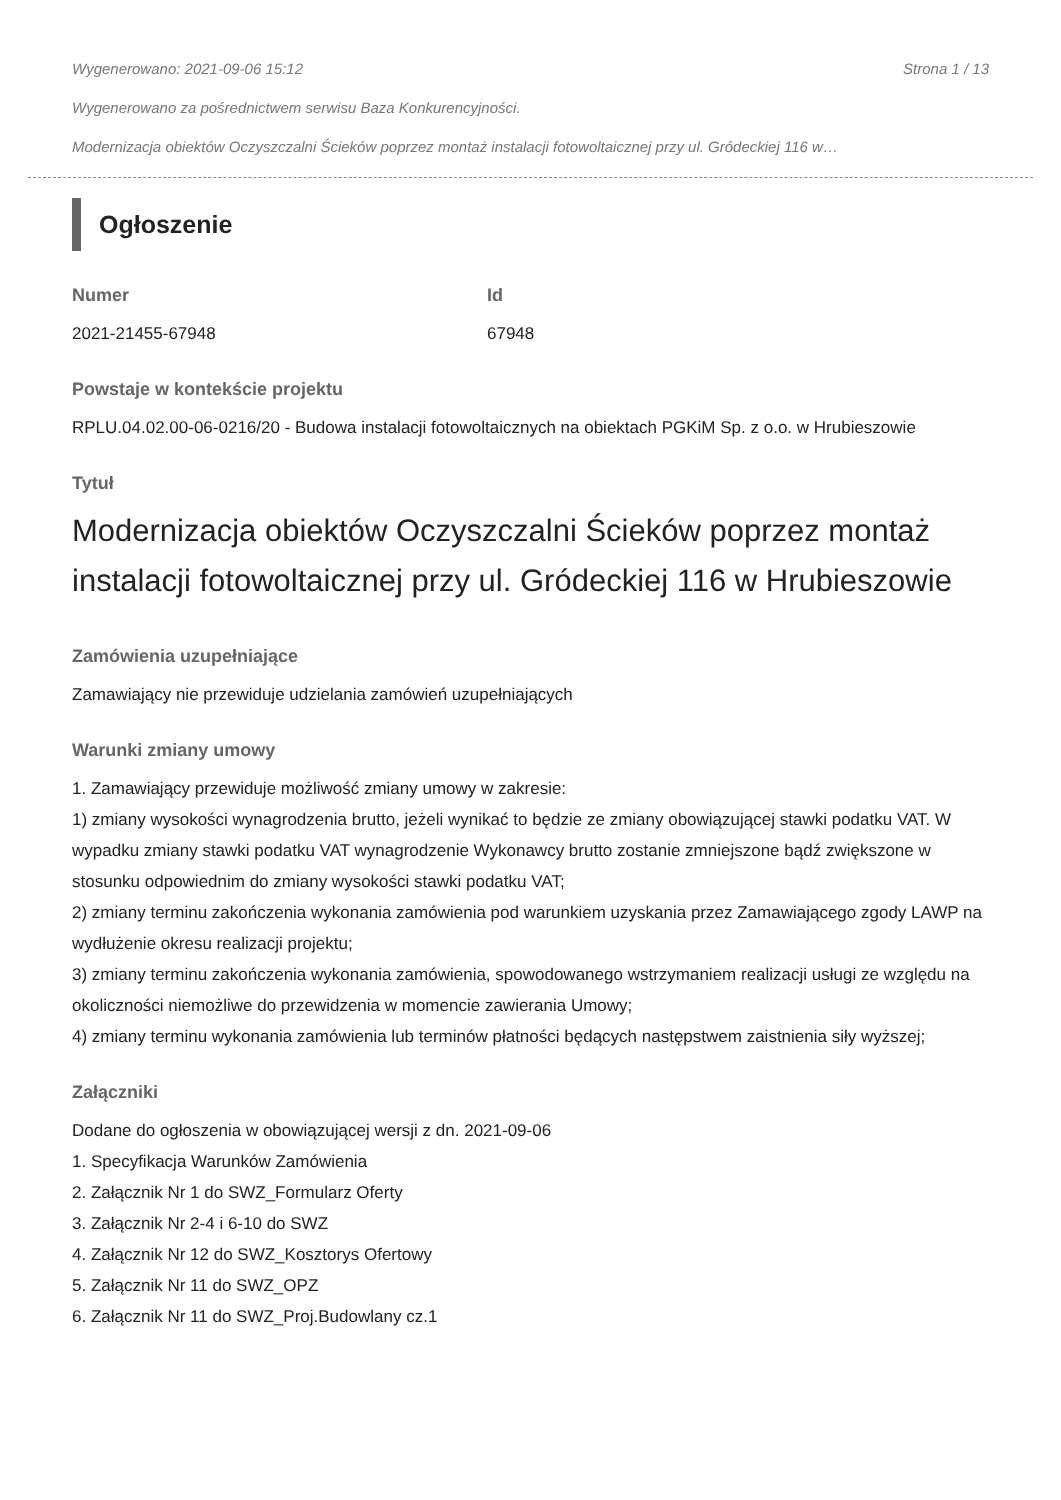Wygenerowano: 2021-09-06 15:12 Strona 1 / 13
Wygenerowano za pośrednictwem serwisu Baza Konkurencyjności.
Modernizacja obiektów Oczyszczalni Ścieków poprzez montaż instalacji fotowoltaicznej przy ul. Gródeckiej 116 w…
Ogłoszenie
Numer
2021-21455-67948
Id
67948
Powstaje w kontekście projektu
RPLU.04.02.00-06-0216/20 - Budowa instalacji fotowoltaicznych na obiektach PGKiM Sp. z o.o. w Hrubieszowie
Tytuł
Modernizacja obiektów Oczyszczalni Ścieków poprzez montaż instalacji fotowoltaicznej przy ul. Gródeckiej 116 w Hrubieszowie
Zamówienia uzupełniające
Zamawiający nie przewiduje udzielania zamówień uzupełniających
Warunki zmiany umowy
1. Zamawiający przewiduje możliwość zmiany umowy w zakresie:
1) zmiany wysokości wynagrodzenia brutto, jeżeli wynikać to będzie ze zmiany obowiązującej stawki podatku VAT. W wypadku zmiany stawki podatku VAT wynagrodzenie Wykonawcy brutto zostanie zmniejszone bądź zwiększone w stosunku odpowiednim do zmiany wysokości stawki podatku VAT;
2) zmiany terminu zakończenia wykonania zamówienia pod warunkiem uzyskania przez Zamawiającego zgody LAWP na wydłużenie okresu realizacji projektu;
3) zmiany terminu zakończenia wykonania zamówienia, spowodowanego wstrzymaniem realizacji usługi ze względu na okoliczności niemożliwe do przewidzenia w momencie zawierania Umowy;
4) zmiany terminu wykonania zamówienia lub terminów płatności będących następstwem zaistnienia siły wyższej;
Załączniki
Dodane do ogłoszenia w obowiązującej wersji z dn. 2021-09-06
1. Specyfikacja Warunków Zamówienia
2. Załącznik Nr 1 do SWZ_Formularz Oferty
3. Załącznik Nr 2-4 i 6-10 do SWZ
4. Załącznik Nr 12 do SWZ_Kosztorys Ofertowy
5. Załącznik Nr 11 do SWZ_OPZ
6. Załącznik Nr 11 do SWZ_Proj.Budowlany cz.1